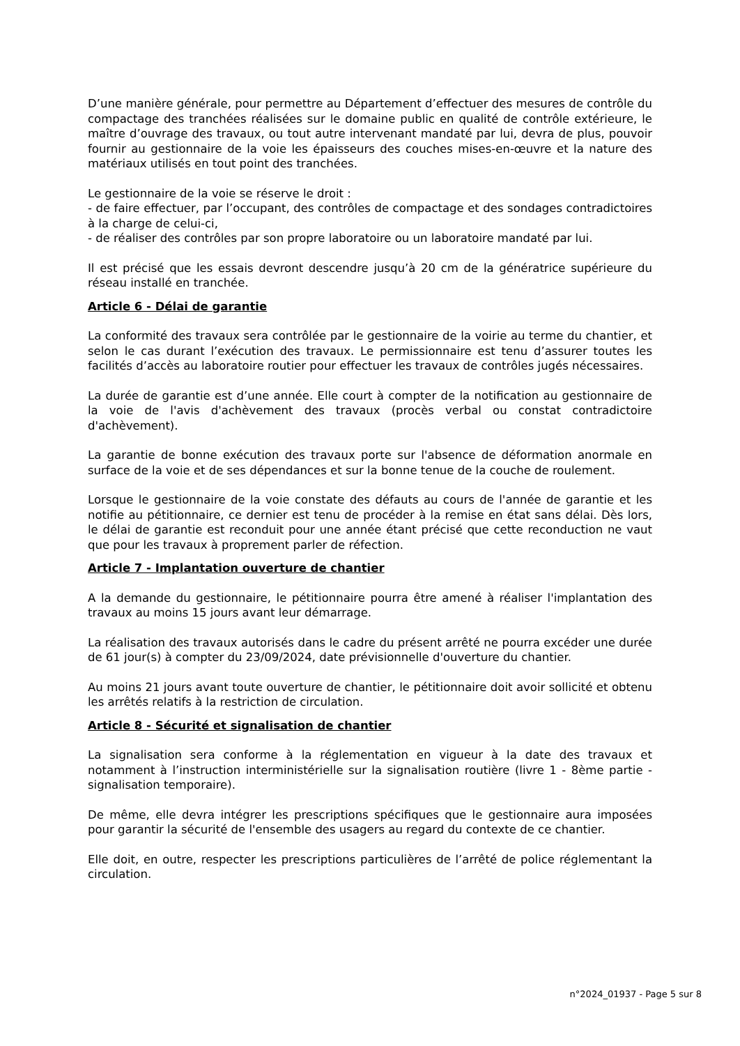D’une manière générale, pour permettre au Département d’effectuer des mesures de contrôle du compactage des tranchées réalisées sur le domaine public en qualité de contrôle extérieure, le maître d’ouvrage des travaux, ou tout autre intervenant mandaté par lui, devra de plus, pouvoir fournir au gestionnaire de la voie les épaisseurs des couches mises-en-œuvre et la nature des matériaux utilisés en tout point des tranchées.
Le gestionnaire de la voie se réserve le droit :
- de faire effectuer, par l’occupant, des contrôles de compactage et des sondages contradictoires à la charge de celui-ci,
- de réaliser des contrôles par son propre laboratoire ou un laboratoire mandaté par lui.
Il est précisé que les essais devront descendre jusqu’à 20 cm de la génératrice supérieure du réseau installé en tranchée.
Article 6 - Délai de garantie
La conformité des travaux sera contrôlée par le gestionnaire de la voirie au terme du chantier, et selon le cas durant l’exécution des travaux. Le permissionnaire est tenu d’assurer toutes les facilités d’accès au laboratoire routier pour effectuer les travaux de contrôles jugés nécessaires.
La durée de garantie est d’une année. Elle court à compter de la notification au gestionnaire de la voie de l'avis d'achèvement des travaux (procès verbal ou constat contradictoire d'achèvement).
La garantie de bonne exécution des travaux porte sur l'absence de déformation anormale en surface de la voie et de ses dépendances et sur la bonne tenue de la couche de roulement.
Lorsque le gestionnaire de la voie constate des défauts au cours de l'année de garantie et les notifie au pétitionnaire, ce dernier est tenu de procéder à la remise en état sans délai. Dès lors, le délai de garantie est reconduit pour une année étant précisé que cette reconduction ne vaut que pour les travaux à proprement parler de réfection.
Article 7 - Implantation ouverture de chantier
A la demande du gestionnaire, le pétitionnaire pourra être amené à réaliser l'implantation des travaux au moins 15 jours avant leur démarrage.
La réalisation des travaux autorisés dans le cadre du présent arrêté ne pourra excéder une durée de 61 jour(s) à compter du 23/09/2024, date prévisionnelle d'ouverture du chantier.
Au moins 21 jours avant toute ouverture de chantier, le pétitionnaire doit avoir sollicité et obtenu les arrêtés relatifs à la restriction de circulation.
Article 8 - Sécurité et signalisation de chantier
La signalisation sera conforme à la réglementation en vigueur à la date des travaux et notamment à l’instruction interministérielle sur la signalisation routière (livre 1 - 8ème partie - signalisation temporaire).
De même, elle devra intégrer les prescriptions spécifiques que le gestionnaire aura imposées pour garantir la sécurité de l'ensemble des usagers au regard du contexte de ce chantier.
Elle doit, en outre, respecter les prescriptions particulières de l’arrêté de police réglementant la circulation.
n°2024_01937 - Page 5 sur 8